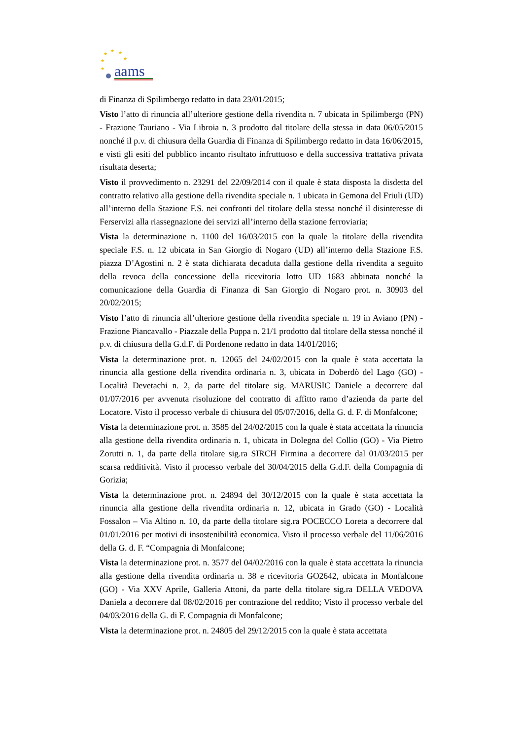★
★
★
★
★
★
aams
di Finanza di Spilimbergo redatto in data 23/01/2015;
Visto l’atto di rinuncia all’ulteriore gestione della rivendita n. 7 ubicata in Spilimbergo (PN) - Frazione Tauriano - Via Libroia n. 3 prodotto dal titolare della stessa in data 06/05/2015 nonché il p.v. di chiusura della Guardia di Finanza di Spilimbergo redatto in data 16/06/2015, e visti gli esiti del pubblico incanto risultato infruttuoso e della successiva trattativa privata risultata deserta;
Visto il provvedimento n. 23291 del 22/09/2014 con il quale è stata disposta la disdetta del contratto relativo alla gestione della rivendita speciale n. 1 ubicata in Gemona del Friuli (UD) all’interno della Stazione F.S. nei confronti del titolare della stessa nonché il disinteresse di Ferservizi alla riassegnazione dei servizi all’interno della stazione ferroviaria;
Vista la determinazione n. 1100 del 16/03/2015 con la quale la titolare della rivendita speciale F.S. n. 12 ubicata in San Giorgio di Nogaro (UD) all’interno della Stazione F.S. piazza D’Agostini n. 2 è stata dichiarata decaduta dalla gestione della rivendita a seguito della revoca della concessione della ricevitoria lotto UD 1683 abbinata nonché la comunicazione della Guardia di Finanza di San Giorgio di Nogaro prot. n. 30903 del 20/02/2015;
Visto l’atto di rinuncia all’ulteriore gestione della rivendita speciale n. 19 in Aviano (PN) - Frazione Piancavallo - Piazzale della Puppa n. 21/1 prodotto dal titolare della stessa nonché il p.v. di chiusura della G.d.F. di Pordenone redatto in data 14/01/2016;
Vista la determinazione prot. n. 12065 del 24/02/2015 con la quale è stata accettata la rinuncia alla gestione della rivendita ordinaria n. 3, ubicata in Doberdò del Lago (GO) - Località Devetachi n. 2, da parte del titolare sig. MARUSIC Daniele a decorrere dal 01/07/2016 per avvenuta risoluzione del contratto di affitto ramo d’azienda da parte del Locatore. Visto il processo verbale di chiusura del 05/07/2016, della G. d. F. di Monfalcone;
Vista la determinazione prot. n. 3585 del 24/02/2015 con la quale è stata accettata la rinuncia alla gestione della rivendita ordinaria n. 1, ubicata in Dolegna del Collio (GO) - Via Pietro Zorutti n. 1, da parte della titolare sig.ra SIRCH Firmina a decorrere dal 01/03/2015 per scarsa redditività. Visto il processo verbale del 30/04/2015 della G.d.F. della Compagnia di Gorizia;
Vista la determinazione prot. n. 24894 del 30/12/2015 con la quale è stata accettata la rinuncia alla gestione della rivendita ordinaria n. 12, ubicata in Grado (GO) - Località Fossalon – Via Altino n. 10, da parte della titolare sig.ra POCECCO Loreta a decorrere dal 01/01/2016 per motivi di insostenibilità economica. Visto il processo verbale del 11/06/2016 della G. d. F. “Compagnia di Monfalcone;
Vista la determinazione prot. n. 3577 del 04/02/2016 con la quale è stata accettata la rinuncia alla gestione della rivendita ordinaria n. 38 e ricevitoria GO2642, ubicata in Monfalcone (GO) - Via XXV Aprile, Galleria Attoni, da parte della titolare sig.ra DELLA VEDOVA Daniela a decorrere dal 08/02/2016 per contrazione del reddito; Visto il processo verbale del 04/03/2016 della G. di F. Compagnia di Monfalcone;
Vista la determinazione prot. n. 24805 del 29/12/2015 con la quale è stata accettata